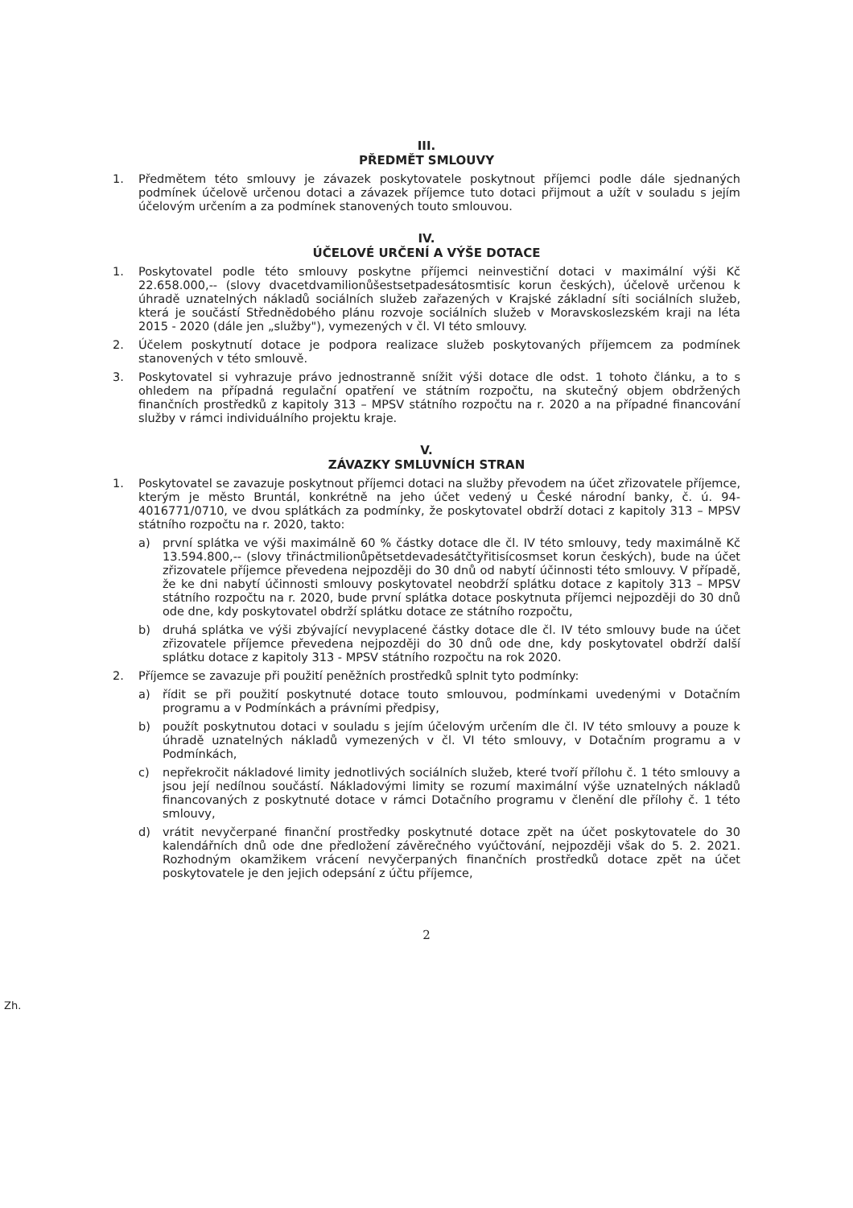III.
PŘEDMĚT SMLOUVY
1. Předmětem této smlouvy je závazek poskytovatele poskytnout příjemci podle dále sjednaných podmínek účelově určenou dotaci a závazek příjemce tuto dotaci přijmout a užít v souladu s jejím účelovým určením a za podmínek stanovených touto smlouvou.
IV.
ÚČELOVÉ URČENÍ A VÝŠE DOTACE
1. Poskytovatel podle této smlouvy poskytne příjemci neinvestiční dotaci v maximální výši Kč 22.658.000,-- (slovy dvacetdvamilionůšestsetpadesátosmtisíc korun českých), účelově určenou k úhradě uznatelných nákladů sociálních služeb zařazených v Krajské základní síti sociálních služeb, která je součástí Střednědobého plánu rozvoje sociálních služeb v Moravskoslezském kraji na léta 2015 - 2020 (dále jen „služby"), vymezených v čl. VI této smlouvy.
2. Účelem poskytnutí dotace je podpora realizace služeb poskytovaných příjemcem za podmínek stanovených v této smlouvě.
3. Poskytovatel si vyhrazuje právo jednostranně snížit výši dotace dle odst. 1 tohoto článku, a to s ohledem na případná regulační opatření ve státním rozpočtu, na skutečný objem obdržených finančních prostředků z kapitoly 313 – MPSV státního rozpočtu na r. 2020 a na případné financování služby v rámci individuálního projektu kraje.
V.
ZÁVAZKY SMLUVNÍCH STRAN
1. Poskytovatel se zavazuje poskytnout příjemci dotaci na služby převodem na účet zřizovatele příjemce, kterým je město Bruntál, konkrétně na jeho účet vedený u České národní banky, č. ú. 94-4016771/0710, ve dvou splátkách za podmínky, že poskytovatel obdrží dotaci z kapitoly 313 – MPSV státního rozpočtu na r. 2020, takto:
a) první splátka ve výši maximálně 60 % částky dotace dle čl. IV této smlouvy, tedy maximálně Kč 13.594.800,-- (slovy třináctmilionůpětsetdevadesátčtyřitisícosmset korun českých), bude na účet zřizovatele příjemce převedena nejpozději do 30 dnů od nabytí účinnosti této smlouvy. V případě, že ke dni nabytí účinnosti smlouvy poskytovatel neobdrží splátku dotace z kapitoly 313 – MPSV státního rozpočtu na r. 2020, bude první splátka dotace poskytnuta příjemci nejpozději do 30 dnů ode dne, kdy poskytovatel obdrží splátku dotace ze státního rozpočtu,
b) druhá splátka ve výši zbývající nevyplacené částky dotace dle čl. IV této smlouvy bude na účet zřizovatele příjemce převedena nejpozději do 30 dnů ode dne, kdy poskytovatel obdrží další splátku dotace z kapitoly 313 - MPSV státního rozpočtu na rok 2020.
2. Příjemce se zavazuje při použití peněžních prostředků splnit tyto podmínky:
a) řídit se při použití poskytnuté dotace touto smlouvou, podmínkami uvedenými v Dotačním programu a v Podmínkách a právními předpisy,
b) použít poskytnutou dotaci v souladu s jejím účelovým určením dle čl. IV této smlouvy a pouze k úhradě uznatelných nákladů vymezených v čl. VI této smlouvy, v Dotačním programu a v Podmínkách,
c) nepřekročit nákladové limity jednotlivých sociálních služeb, které tvoří přílohu č. 1 této smlouvy a jsou její nedílnou součástí. Nákladovými limity se rozumí maximální výše uznatelných nákladů financovaných z poskytnuté dotace v rámci Dotačního programu v členění dle přílohy č. 1 této smlouvy,
d) vrátit nevyčerpané finanční prostředky poskytnuté dotace zpět na účet poskytovatele do 30 kalendářních dnů ode dne předložení závěrečného vyúčtování, nejpozději však do 5. 2. 2021. Rozhodným okamžikem vrácení nevyčerpaných finančních prostředků dotace zpět na účet poskytovatele je den jejich odepsání z účtu příjemce,
2
Zh.